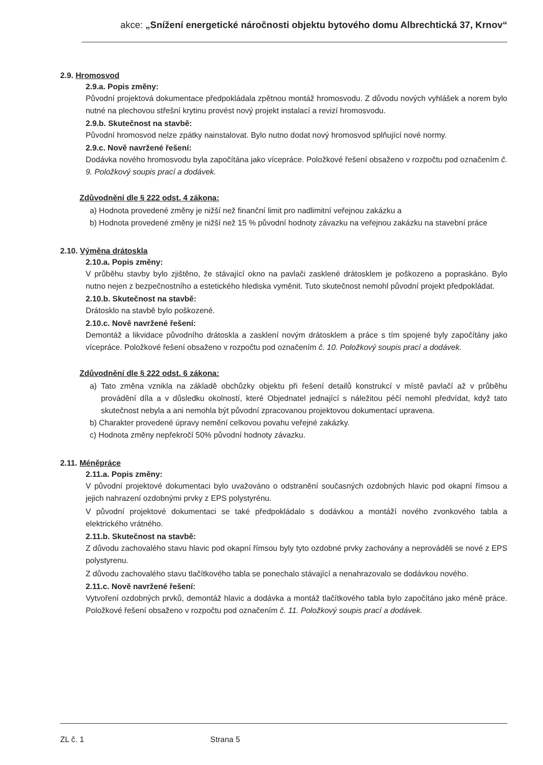akce: „Snížení energetické náročnosti objektu bytového domu Albrechtická 37, Krnov“
2.9. Hromosvod
2.9.a. Popis změny:
Původní projektová dokumentace předpokládala zpětnou montáž hromosvodu. Z důvodu nových vyhlášek a norem bylo nutné na plechovou střešní krytinu provést nový projekt instalací a revizí hromosvodu.
2.9.b. Skutečnost na stavbě:
Původní hromosvod nelze zpátky nainstalovat. Bylo nutno dodat nový hromosvod splňující nové normy.
2.9.c. Nově navržené řešení:
Dodávka nového hromosvodu byla započítána jako vícepráce. Položkové řešení obsaženo v rozpočtu pod označením č. 9. Položkový soupis prací a dodávek.
Zdůvodnění dle § 222 odst. 4 zákona:
a) Hodnota provedené změny je nižší než finanční limit pro nadlimitní veřejnou zakázku a
b) Hodnota provedené změny je nižší než 15 % původní hodnoty závazku na veřejnou zakázku na stavební práce
2.10. Výměna drátoskla
2.10.a. Popis změny:
V průběhu stavby bylo zjištěno, že stávající okno na pavlači zasklené drátosklem je poškozeno a popraskáno. Bylo nutno nejen z bezpečnostního a estetického hlediska vyměnit. Tuto skutečnost nemohl původní projekt předpokládat.
2.10.b. Skutečnost na stavbě:
Drátosklo na stavbě bylo poškozené.
2.10.c. Nově navržené řešení:
Demontáž a likvidace původního drátoskla a zasklení novým drátosklem a práce s tím spojené byly započítány jako vícepráce. Položkové řešení obsaženo v rozpočtu pod označením č. 10. Položkový soupis prací a dodávek.
Zdůvodnění dle § 222 odst. 6 zákona:
a) Tato změna vznikla na základě obchůzky objektu při řešení detailů konstrukcí v místě pavlačí až v průběhu provádění díla a v důsledku okolností, které Objednatel jednající s náležitou péčí nemohl předvídat, když tato skutečnost nebyla a ani nemohla být původní zpracovanou projektovou dokumentací upravena.
b) Charakter provedené úpravy nemění celkovou povahu veřejné zakázky.
c) Hodnota změny nepřekročí 50% původní hodnoty závazku.
2.11. Méněpráce
2.11.a. Popis změny:
V původní projektové dokumentaci bylo uvažováno o odstranění současných ozdobných hlavic pod okapní římsou a jejich nahrazení ozdobnými prvky z EPS polystyrénu.
V původní projektové dokumentaci se také předpokládalo s dodávkou a montáží nového zvonkového tabla a elektrického vrátného.
2.11.b. Skutečnost na stavbě:
Z důvodu zachovalého stavu hlavic pod okapní římsou byly tyto ozdobné prvky zachovány a neprováděli se nové z EPS polystyrenu.
Z důvodu zachovalého stavu tlačítkového tabla se ponechalo stávající a nenahrazovalo se dodávkou nového.
2.11.c. Nově navržené řešení:
Vytvoření ozdobných prvků, demontáž hlavic a dodávka a montáž tlačítkového tabla bylo započítáno jako méně práce. Položkové řešení obsaženo v rozpočtu pod označením č. 11. Položkový soupis prací a dodávek.
ZL č. 1 Strana 5